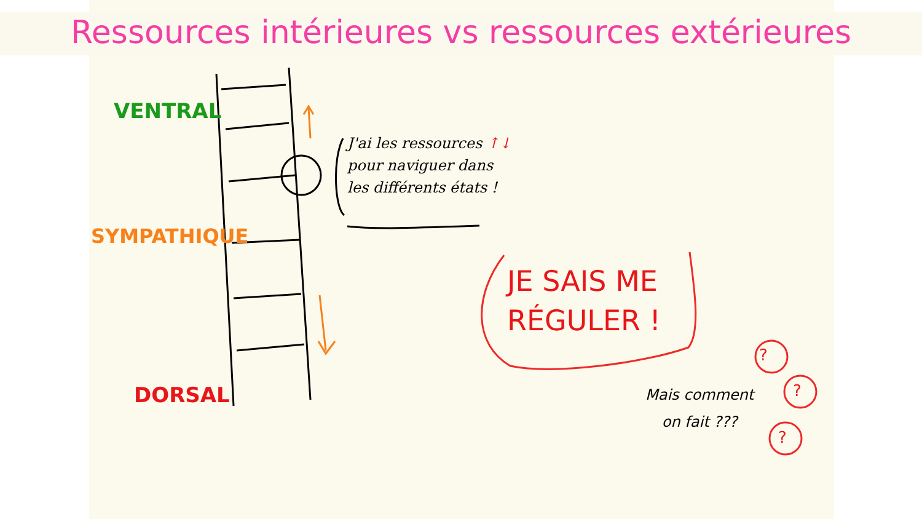Ressources intérieures vs ressources extérieures
VENTRAL
SYMPATHIQUE
DORSAL
J'ai les ressources ↑↓
pour naviguer dans
les différents états !
JE SAIS ME
RÉGULER !
Mais comment
on fait ???
?
?
?